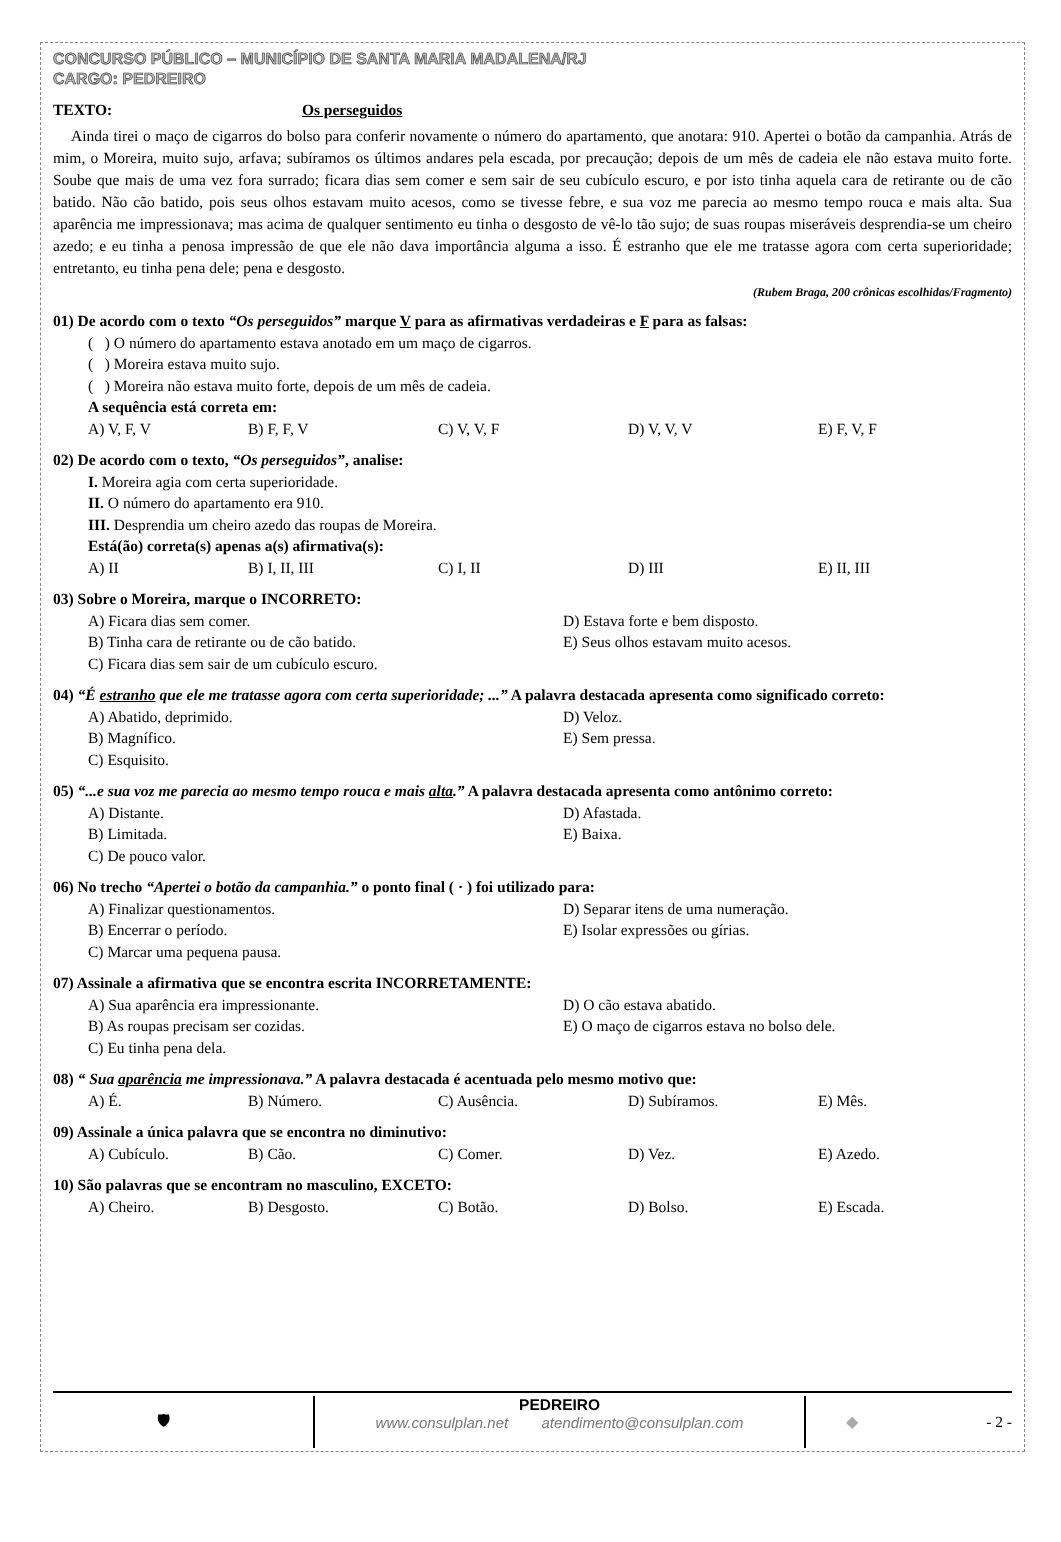CONCURSO PÚBLICO – MUNICÍPIO DE SANTA MARIA MADALENA/RJ
CARGO: PEDREIRO
TEXTO: Os perseguidos
Ainda tirei o maço de cigarros do bolso para conferir novamente o número do apartamento, que anotara: 910. Apertei o botão da campanhia. Atrás de mim, o Moreira, muito sujo, arfava; subíramos os últimos andares pela escada, por precaução; depois de um mês de cadeia ele não estava muito forte. Soube que mais de uma vez fora surrado; ficara dias sem comer e sem sair de seu cubículo escuro, e por isto tinha aquela cara de retirante ou de cão batido. Não cão batido, pois seus olhos estavam muito acesos, como se tivesse febre, e sua voz me parecia ao mesmo tempo rouca e mais alta. Sua aparência me impressionava; mas acima de qualquer sentimento eu tinha o desgosto de vê-lo tão sujo; de suas roupas miseráveis desprendia-se um cheiro azedo; e eu tinha a penosa impressão de que ele não dava importância alguma a isso. É estranho que ele me tratasse agora com certa superioridade; entretanto, eu tinha pena dele; pena e desgosto.
(Rubem Braga, 200 crônicas escolhidas/Fragmento)
01) De acordo com o texto “Os perseguidos” marque V para as afirmativas verdadeiras e F para as falsas:
( ) O número do apartamento estava anotado em um maço de cigarros.
( ) Moreira estava muito sujo.
( ) Moreira não estava muito forte, depois de um mês de cadeia.
A sequência está correta em:
A) V, F, V B) F, F, V C) V, V, F D) V, V, V E) F, V, F
02) De acordo com o texto, “Os perseguidos”, analise:
I. Moreira agia com certa superioridade.
II. O número do apartamento era 910.
III. Desprendia um cheiro azedo das roupas de Moreira.
Está(ão) correta(s) apenas a(s) afirmativa(s):
A) II B) I, II, III C) I, II D) III E) II, III
03) Sobre o Moreira, marque o INCORRETO:
A) Ficara dias sem comer. D) Estava forte e bem disposto. B) Tinha cara de retirante ou de cão batido. E) Seus olhos estavam muito acesos. C) Ficara dias sem sair de um cubículo escuro.
04) “É estranho que ele me tratasse agora com certa superioridade; ...” A palavra destacada apresenta como significado correto:
A) Abatido, deprimido. D) Veloz. B) Magnífico. E) Sem pressa. C) Esquisito.
05) “...e sua voz me parecia ao mesmo tempo rouca e mais alta.” A palavra destacada apresenta como antônimo correto:
A) Distante. D) Afastada. B) Limitada. E) Baixa. C) De pouco valor.
06) No trecho “Apertei o botão da campanhia.” o ponto final ( · ) foi utilizado para:
A) Finalizar questionamentos. D) Separar itens de uma numeração. B) Encerrar o período. E) Isolar expressões ou gírias. C) Marcar uma pequena pausa.
07) Assinale a afirmativa que se encontra escrita INCORRETAMENTE:
A) Sua aparência era impressionante. D) O cão estava abatido. B) As roupas precisam ser cozidas. E) O maço de cigarros estava no bolso dele. C) Eu tinha pena dela.
08) “ Sua aparência me impressionava.” A palavra destacada é acentuada pelo mesmo motivo que:
A) É. B) Número. C) Ausência. D) Subíramos. E) Mês.
09) Assinale a única palavra que se encontra no diminutivo:
A) Cubículo. B) Cão. C) Comer. D) Vez. E) Azedo.
10) São palavras que se encontram no masculino, EXCETO:
A) Cheiro. B) Desgosto. C) Botão. D) Bolso. E) Escada.
🛡
PEDREIRO
www.consulplan.net atendimento@consulplan.com
◆ - 2 -